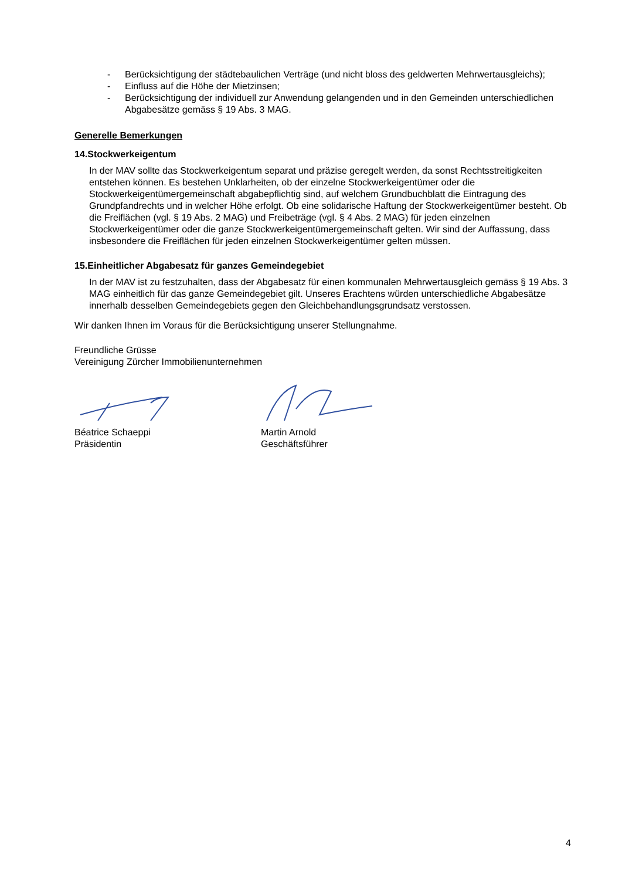- Berücksichtigung der städtebaulichen Verträge (und nicht bloss des geldwerten Mehrwertausgleichs);
- Einfluss auf die Höhe der Mietzinsen;
- Berücksichtigung der individuell zur Anwendung gelangenden und in den Gemeinden unterschiedlichen Abgabesätze gemäss § 19 Abs. 3 MAG.
Generelle Bemerkungen
14.Stockwerkeigentum
In der MAV sollte das Stockwerkeigentum separat und präzise geregelt werden, da sonst Rechtsstreitigkeiten entstehen können. Es bestehen Unklarheiten, ob der einzelne Stockwerkeigentümer oder die Stockwerkeigentümergemeinschaft abgabepflichtig sind, auf welchem Grundbuchblatt die Eintragung des Grundpfandrechts und in welcher Höhe erfolgt. Ob eine solidarische Haftung der Stockwerkeigentümer besteht. Ob die Freiflächen (vgl. § 19 Abs. 2 MAG) und Freibeträge (vgl. § 4 Abs. 2 MAG) für jeden einzelnen Stockwerkeigentümer oder die ganze Stockwerkeigentümergemeinschaft gelten. Wir sind der Auffassung, dass insbesondere die Freiflächen für jeden einzelnen Stockwerkeigentümer gelten müssen.
15.Einheitlicher Abgabesatz für ganzes Gemeindegebiet
In der MAV ist zu festzuhalten, dass der Abgabesatz für einen kommunalen Mehrwertausgleich gemäss § 19 Abs. 3 MAG einheitlich für das ganze Gemeindegebiet gilt. Unseres Erachtens würden unterschiedliche Abgabesätze innerhalb desselben Gemeindegebiets gegen den Gleichbehandlungsgrundsatz verstossen.
Wir danken Ihnen im Voraus für die Berücksichtigung unserer Stellungnahme.
Freundliche Grüsse
Vereinigung Zürcher Immobilienunternehmen
Béatrice Schaeppi
Präsidentin
Martin Arnold
Geschäftsführer
4